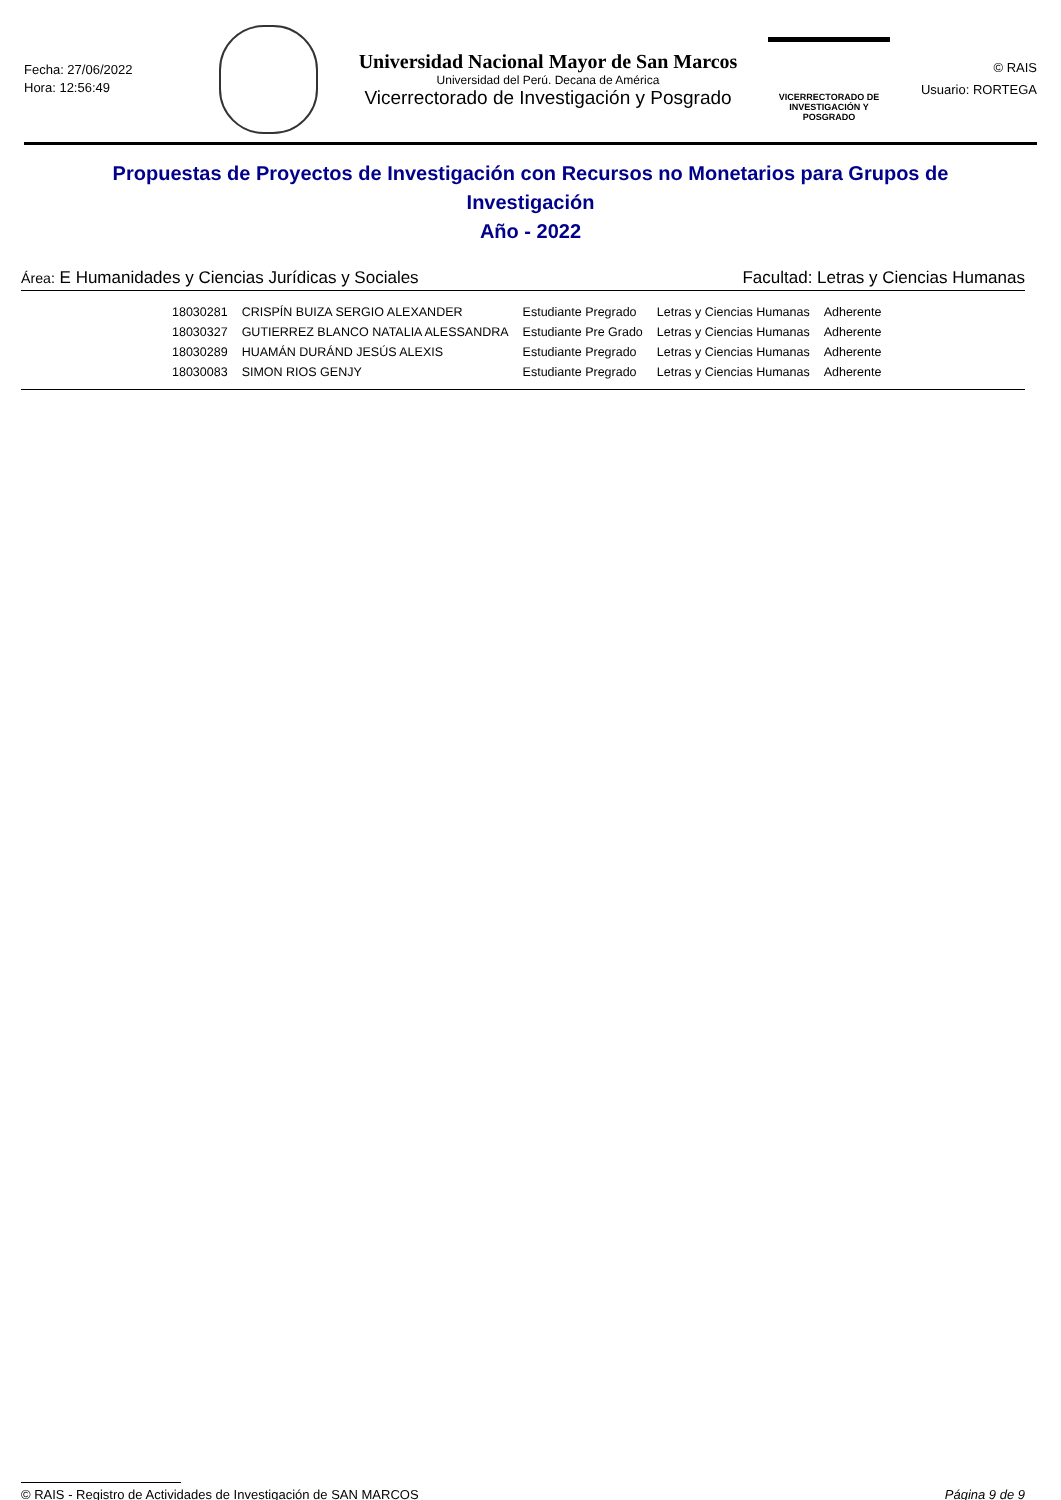Fecha: 27/06/2022
Hora: 12:56:49
Universidad Nacional Mayor de San Marcos
Universidad del Perú. Decana de América
Vicerrectorado de Investigación y Posgrado
VICERRECTORADO DE
INVESTIGACIÓN Y POSGRADO
© RAIS
Usuario: RORTEGA
Propuestas de Proyectos de Investigación con Recursos no Monetarios para Grupos de Investigación
Año - 2022
Área: E Humanidades y Ciencias Jurídicas y Sociales Facultad: Letras y Ciencias Humanas
| 18030281 | CRISPÍN BUIZA SERGIO ALEXANDER | Estudiante Pregrado | Letras y Ciencias Humanas | Adherente |
| 18030327 | GUTIERREZ BLANCO NATALIA ALESSANDRA | Estudiante Pre Grado | Letras y Ciencias Humanas | Adherente |
| 18030289 | HUAMÁN DURÁND JESÚS ALEXIS | Estudiante Pregrado | Letras y Ciencias Humanas | Adherente |
| 18030083 | SIMON RIOS GENJY | Estudiante Pregrado | Letras y Ciencias Humanas | Adherente |
© RAIS - Registro de Actividades de Investigación de SAN MARCOS Página 9 de 9